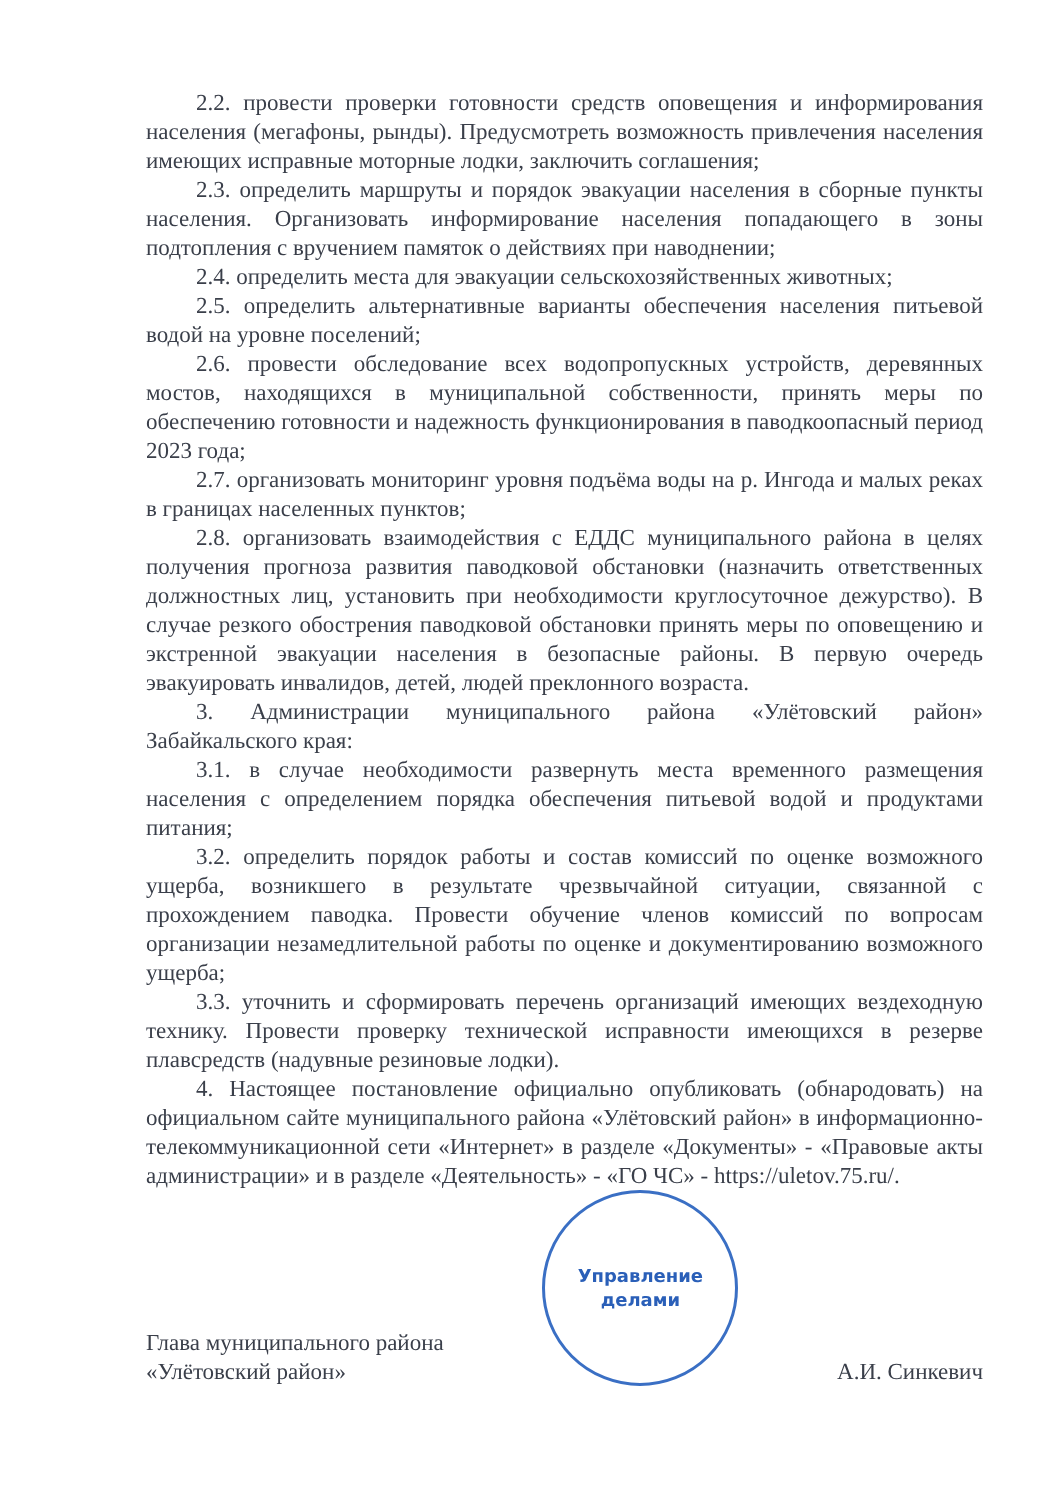2.2. провести проверки готовности средств оповещения и информирования населения (мегафоны, рынды). Предусмотреть возможность привлечения населения имеющих исправные моторные лодки, заключить соглашения;
2.3. определить маршруты и порядок эвакуации населения в сборные пункты населения. Организовать информирование населения попадающего в зоны подтопления с вручением памяток о действиях при наводнении;
2.4. определить места для эвакуации сельскохозяйственных животных;
2.5. определить альтернативные варианты обеспечения населения питьевой водой на уровне поселений;
2.6. провести обследование всех водопропускных устройств, деревянных мостов, находящихся в муниципальной собственности, принять меры по обеспечению готовности и надежность функционирования в паводкоопасный период 2023 года;
2.7. организовать мониторинг уровня подъёма воды на р. Ингода и малых реках в границах населенных пунктов;
2.8. организовать взаимодействия с ЕДДС муниципального района в целях получения прогноза развития паводковой обстановки (назначить ответственных должностных лиц, установить при необходимости круглосуточное дежурство). В случае резкого обострения паводковой обстановки принять меры по оповещению и экстренной эвакуации населения в безопасные районы. В первую очередь эвакуировать инвалидов, детей, людей преклонного возраста.
3. Администрации муниципального района «Улётовский район» Забайкальского края:
3.1. в случае необходимости развернуть места временного размещения населения с определением порядка обеспечения питьевой водой и продуктами питания;
3.2. определить порядок работы и состав комиссий по оценке возможного ущерба, возникшего в результате чрезвычайной ситуации, связанной с прохождением паводка. Провести обучение членов комиссий по вопросам организации незамедлительной работы по оценке и документированию возможного ущерба;
3.3. уточнить и сформировать перечень организаций имеющих вездеходную технику. Провести проверку технической исправности имеющихся в резерве плавсредств (надувные резиновые лодки).
4. Настоящее постановление официально опубликовать (обнародовать) на официальном сайте муниципального района «Улётовский район» в информационно-телекоммуникационной сети «Интернет» в разделе «Документы» - «Правовые акты администрации» и в разделе «Деятельность» - «ГО ЧС» - https://uletov.75.ru/.
Глава муниципального района
«Улётовский район»
Управление
делами
А.И. Синкевич